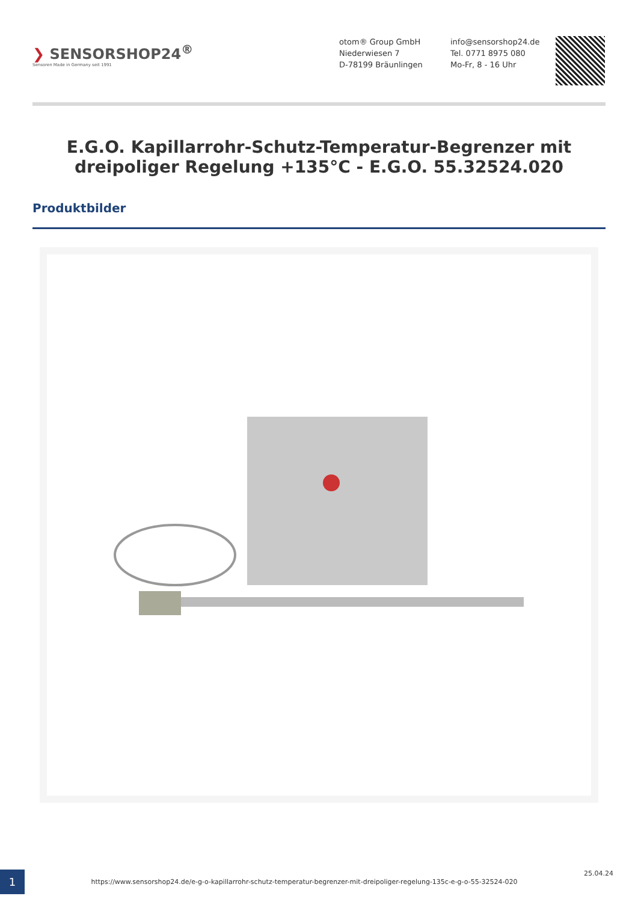❯ SENSORSHOP24<sup>®</sup>
Sensoren Made in Germany seit 1991
otom® Group GmbH
Niederwiesen 7
D-78199 Bräunlingen
info@sensorshop24.de
Tel. 0771 8975 080
Mo-Fr, 8 - 16 Uhr
E.G.O. Kapillarrohr-Schutz-Temperatur-Begrenzer mit dreipoliger Regelung +135°C - E.G.O. 55.32524.020
Produktbilder
1
https://www.sensorshop24.de/e-g-o-kapillarrohr-schutz-temperatur-begrenzer-mit-dreipoliger-regelung-135c-e-g-o-55-32524-020
25.04.24